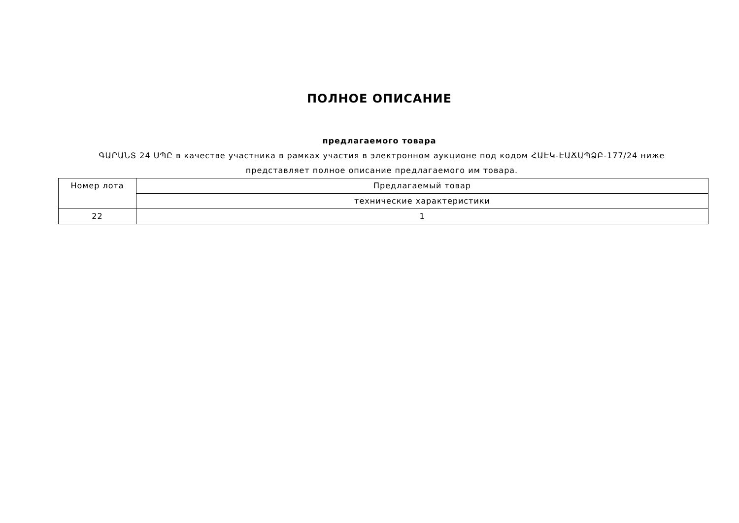ПОЛНОЕ ОПИСАНИЕ
предлагаемого товара
ԳԱՐԱՆՏ 24 ՍՊԸ в качестве участника в рамках участия в электронном аукционе под кодом ՀԱԷԿ-ԷԱՃԱՊՁԲ-177/24 ниже представляет полное описание предлагаемого им товара.
| Номер лота | Предлагаемый товар |
| --- | --- |
| | технические характеристики |
| 22 | 1 |